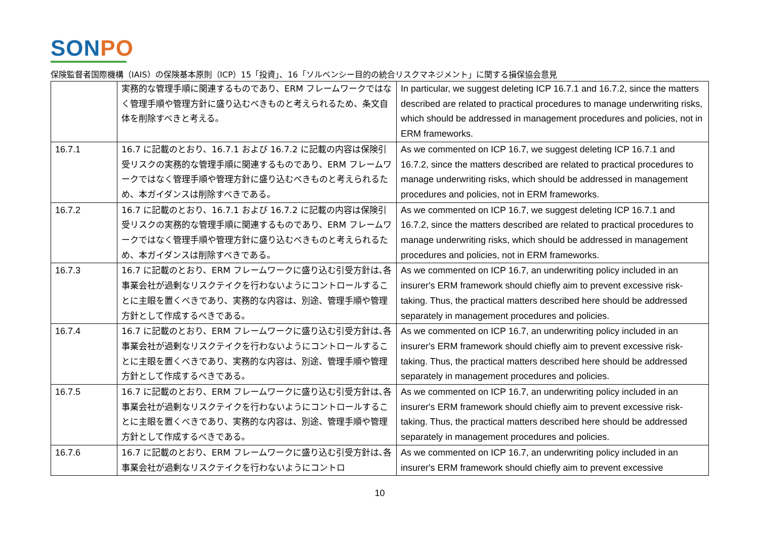SONPO
保険監督者国際機構（IAIS）の保険基本原則（ICP）15「投資」、16「ソルベンシー目的の統合リスクマネジメント」に関する損保協会意見
| | 実務的な管理手順に関連するものであり、ERM フレームワークではなく管理手順や管理方針に盛り込むべきものと考えられるため、条文自体を削除すべきと考える。 | In particular, we suggest deleting ICP 16.7.1 and 16.7.2, since the matters described are related to practical procedures to manage underwriting risks, which should be addressed in management procedures and policies, not in ERM frameworks. |
| 16.7.1 | 16.7 に記載のとおり、16.7.1 および 16.7.2 に記載の内容は保険引受リスクの実務的な管理手順に関連するものであり、ERM フレームワークではなく管理手順や管理方針に盛り込むべきものと考えられるため、本ガイダンスは削除すべきである。 | As we commented on ICP 16.7, we suggest deleting ICP 16.7.1 and 16.7.2, since the matters described are related to practical procedures to manage underwriting risks, which should be addressed in management procedures and policies, not in ERM frameworks. |
| 16.7.2 | 16.7 に記載のとおり、16.7.1 および 16.7.2 に記載の内容は保険引受リスクの実務的な管理手順に関連するものであり、ERM フレームワークではなく管理手順や管理方針に盛り込むべきものと考えられるため、本ガイダンスは削除すべきである。 | As we commented on ICP 16.7, we suggest deleting ICP 16.7.1 and 16.7.2, since the matters described are related to practical procedures to manage underwriting risks, which should be addressed in management procedures and policies, not in ERM frameworks. |
| 16.7.3 | 16.7 に記載のとおり、ERM フレームワークに盛り込む引受方針は､各事業会社が過剰なリスクテイクを行わないようにコントロールすることに主眼を置くべきであり、実務的な内容は、別途、管理手順や管理方針として作成するべきである。 | As we commented on ICP 16.7, an underwriting policy included in an insurer's ERM framework should chiefly aim to prevent excessive risk-taking. Thus, the practical matters described here should be addressed separately in management procedures and policies. |
| 16.7.4 | 16.7 に記載のとおり、ERM フレームワークに盛り込む引受方針は､各事業会社が過剰なリスクテイクを行わないようにコントロールすることに主眼を置くべきであり、実務的な内容は、別途、管理手順や管理方針として作成するべきである。 | As we commented on ICP 16.7, an underwriting policy included in an insurer's ERM framework should chiefly aim to prevent excessive risk-taking. Thus, the practical matters described here should be addressed separately in management procedures and policies. |
| 16.7.5 | 16.7 に記載のとおり、ERM フレームワークに盛り込む引受方針は､各事業会社が過剰なリスクテイクを行わないようにコントロールすることに主眼を置くべきであり、実務的な内容は、別途、管理手順や管理方針として作成するべきである。 | As we commented on ICP 16.7, an underwriting policy included in an insurer's ERM framework should chiefly aim to prevent excessive risk-taking. Thus, the practical matters described here should be addressed separately in management procedures and policies. |
| 16.7.6 | 16.7 に記載のとおり、ERM フレームワークに盛り込む引受方針は､各事業会社が過剰なリスクテイクを行わないようにコントロ | As we commented on ICP 16.7, an underwriting policy included in an insurer's ERM framework should chiefly aim to prevent excessive |
10